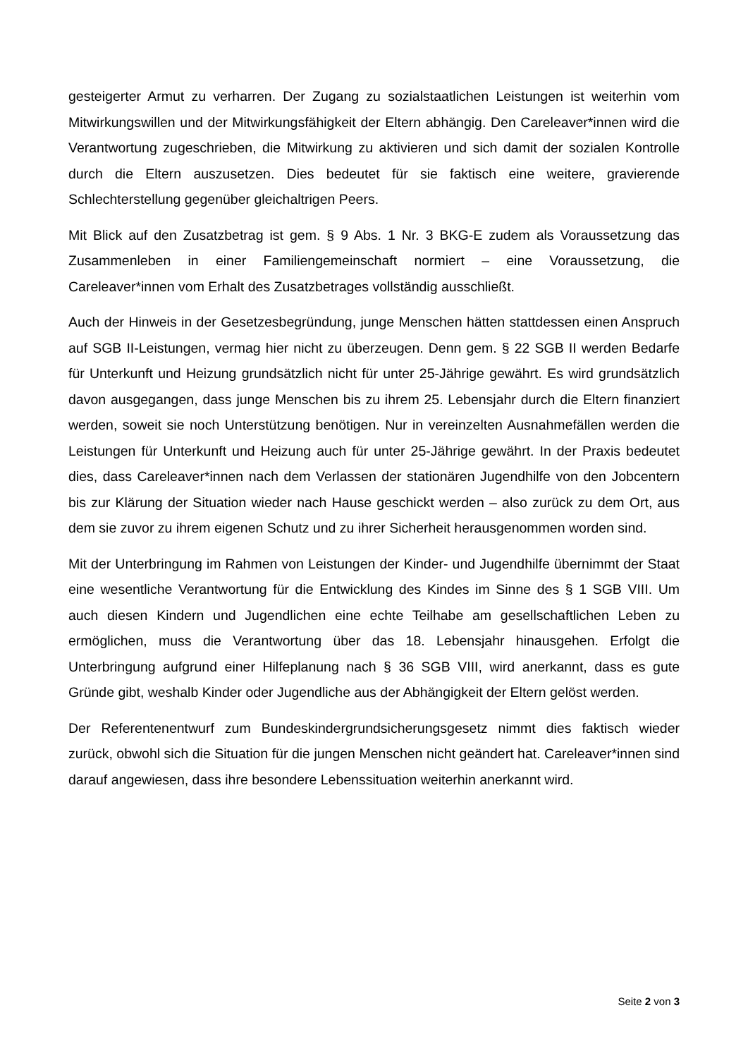gesteigerter Armut zu verharren. Der Zugang zu sozialstaatlichen Leistungen ist weiterhin vom Mitwirkungswillen und der Mitwirkungsfähigkeit der Eltern abhängig. Den Careleaver*innen wird die Verantwortung zugeschrieben, die Mitwirkung zu aktivieren und sich damit der sozialen Kontrolle durch die Eltern auszusetzen. Dies bedeutet für sie faktisch eine weitere, gravierende Schlechterstellung gegenüber gleichaltrigen Peers.
Mit Blick auf den Zusatzbetrag ist gem. § 9 Abs. 1 Nr. 3 BKG-E zudem als Voraussetzung das Zusammenleben in einer Familiengemeinschaft normiert – eine Voraussetzung, die Careleaver*innen vom Erhalt des Zusatzbetrages vollständig ausschließt.
Auch der Hinweis in der Gesetzesbegründung, junge Menschen hätten stattdessen einen Anspruch auf SGB II-Leistungen, vermag hier nicht zu überzeugen. Denn gem. § 22 SGB II werden Bedarfe für Unterkunft und Heizung grundsätzlich nicht für unter 25-Jährige gewährt. Es wird grundsätzlich davon ausgegangen, dass junge Menschen bis zu ihrem 25. Lebensjahr durch die Eltern finanziert werden, soweit sie noch Unterstützung benötigen. Nur in vereinzelten Ausnahmefällen werden die Leistungen für Unterkunft und Heizung auch für unter 25-Jährige gewährt. In der Praxis bedeutet dies, dass Careleaver*innen nach dem Verlassen der stationären Jugendhilfe von den Jobcentern bis zur Klärung der Situation wieder nach Hause geschickt werden – also zurück zu dem Ort, aus dem sie zuvor zu ihrem eigenen Schutz und zu ihrer Sicherheit herausgenommen worden sind.
Mit der Unterbringung im Rahmen von Leistungen der Kinder- und Jugendhilfe übernimmt der Staat eine wesentliche Verantwortung für die Entwicklung des Kindes im Sinne des § 1 SGB VIII. Um auch diesen Kindern und Jugendlichen eine echte Teilhabe am gesellschaftlichen Leben zu ermöglichen, muss die Verantwortung über das 18. Lebensjahr hinausgehen. Erfolgt die Unterbringung aufgrund einer Hilfeplanung nach § 36 SGB VIII, wird anerkannt, dass es gute Gründe gibt, weshalb Kinder oder Jugendliche aus der Abhängigkeit der Eltern gelöst werden.
Der Referentenentwurf zum Bundeskindergrundsicherungsgesetz nimmt dies faktisch wieder zurück, obwohl sich die Situation für die jungen Menschen nicht geändert hat. Careleaver*innen sind darauf angewiesen, dass ihre besondere Lebenssituation weiterhin anerkannt wird.
Seite 2 von 3